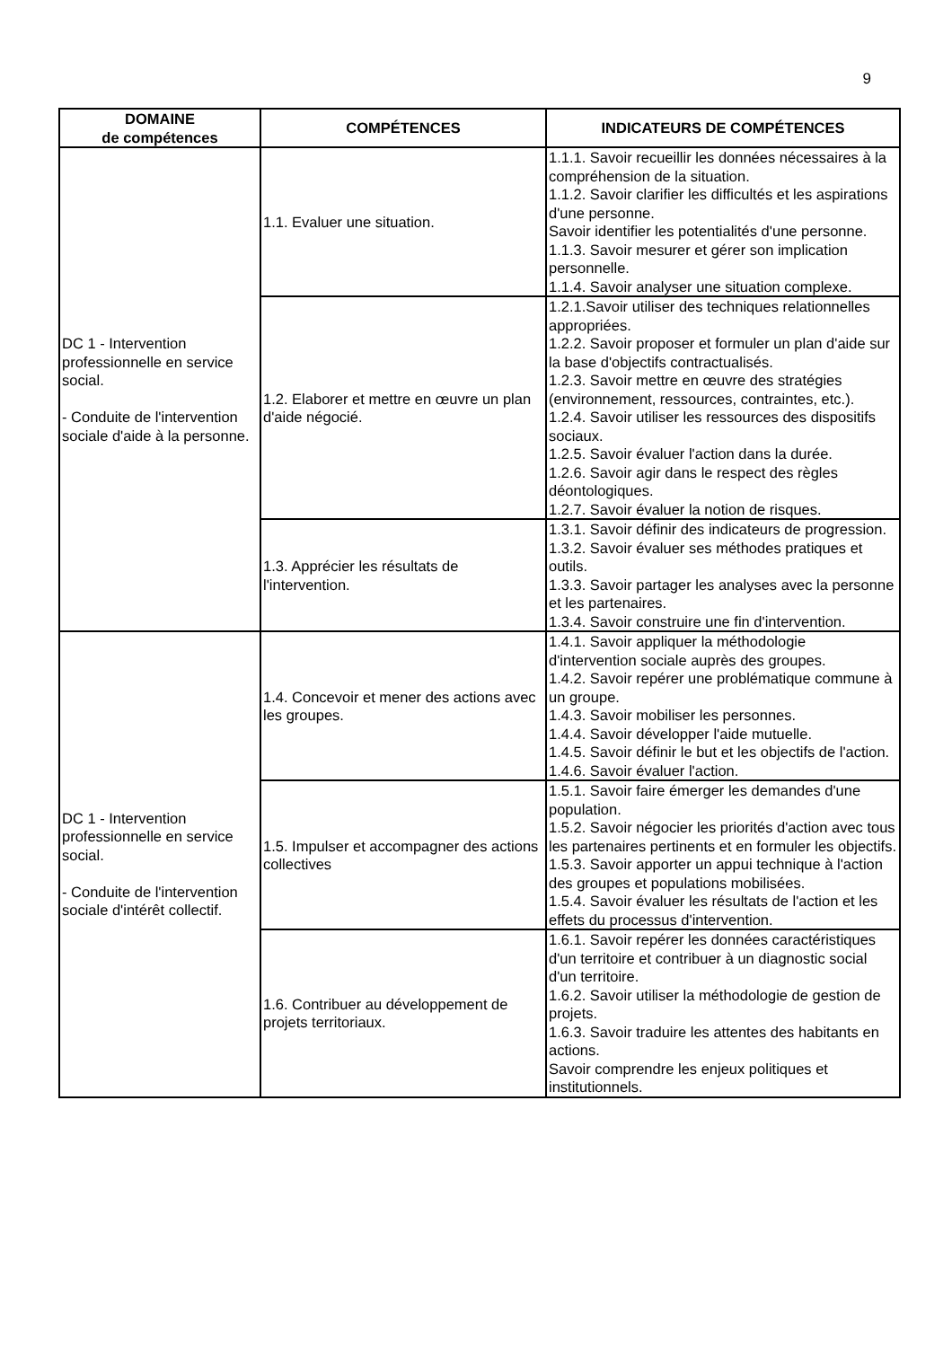9
| DOMAINE de compétences | COMPÉTENCES | INDICATEURS DE COMPÉTENCES |
| --- | --- | --- |
| DC 1 - Intervention professionnelle en service social. - Conduite de l'intervention sociale d'aide à la personne. | 1.1. Evaluer une situation. | 1.1.1. Savoir recueillir les données nécessaires à la compréhension de la situation. 1.1.2. Savoir clarifier les difficultés et les aspirations d'une personne. Savoir identifier les potentialités d'une personne. 1.1.3. Savoir mesurer et gérer son implication personnelle. 1.1.4. Savoir analyser une situation complexe. |
| | 1.2. Elaborer et mettre en œuvre un plan d'aide négocié. | 1.2.1.Savoir utiliser des techniques relationnelles appropriées. 1.2.2. Savoir proposer et formuler un plan d'aide sur la base d'objectifs contractualisés. 1.2.3. Savoir mettre en œuvre des stratégies (environnement, ressources, contraintes, etc.). 1.2.4. Savoir utiliser les ressources des dispositifs sociaux. 1.2.5. Savoir évaluer l'action dans la durée. 1.2.6. Savoir agir dans le respect des règles déontologiques. 1.2.7. Savoir évaluer la notion de risques. |
| | 1.3. Apprécier les résultats de l'intervention. | 1.3.1. Savoir définir des indicateurs de progression. 1.3.2. Savoir évaluer ses méthodes pratiques et outils. 1.3.3. Savoir partager les analyses avec la personne et les partenaires. 1.3.4. Savoir construire une fin d'intervention. |
| DC 1 - Intervention professionnelle en service social. - Conduite de l'intervention sociale d'intérêt collectif. | 1.4. Concevoir et mener des actions avec les groupes. | 1.4.1. Savoir appliquer la méthodologie d'intervention sociale auprès des groupes. 1.4.2. Savoir repérer une problématique commune à un groupe. 1.4.3. Savoir mobiliser les personnes. 1.4.4. Savoir développer l'aide mutuelle. 1.4.5. Savoir définir le but et les objectifs de l'action. 1.4.6. Savoir évaluer l'action. |
| | 1.5. Impulser et accompagner des actions collectives | 1.5.1. Savoir faire émerger les demandes d'une population. 1.5.2. Savoir négocier les priorités d'action avec tous les partenaires pertinents et en formuler les objectifs. 1.5.3. Savoir apporter un appui technique à l'action des groupes et populations mobilisées. 1.5.4. Savoir évaluer les résultats de l'action et les effets du processus d'intervention. |
| | 1.6. Contribuer au développement de projets territoriaux. | 1.6.1. Savoir repérer les données caractéristiques d'un territoire et contribuer à un diagnostic social d'un territoire. 1.6.2. Savoir utiliser la méthodologie de gestion de projets. 1.6.3. Savoir traduire les attentes des habitants en actions. Savoir comprendre les enjeux politiques et institutionnels. |